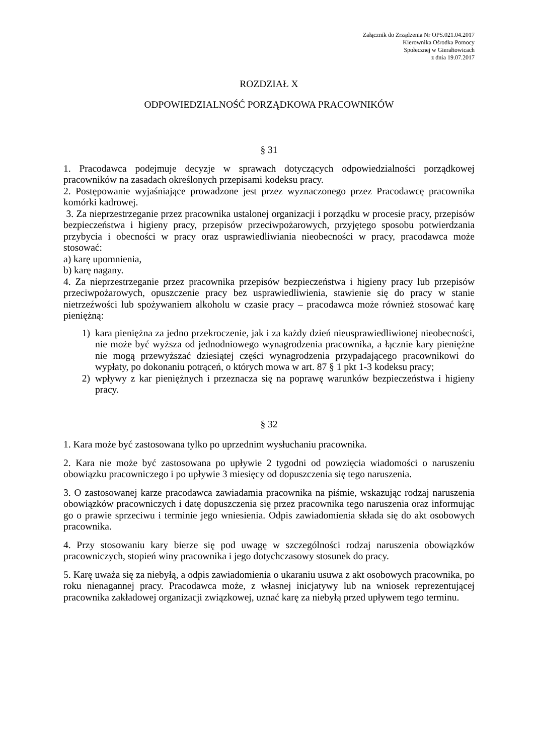Załącznik do Zrządzenia Nr OPS.021.04.2017
Kierownika Ośrodka Pomocy
Społecznej w Gierałtowicach
z dnia 19.07.2017
ROZDZIAŁ X
ODPOWIEDZIALNOŚĆ PORZĄDKOWA PRACOWNIKÓW
§ 31
1. Pracodawca podejmuje decyzje w sprawach dotyczących odpowiedzialności porządkowej pracowników na zasadach określonych przepisami kodeksu pracy.
2. Postępowanie wyjaśniające prowadzone jest przez wyznaczonego przez Pracodawcę pracownika komórki kadrowej.
3. Za nieprzestrzeganie przez pracownika ustalonej organizacji i porządku w procesie pracy, przepisów bezpieczeństwa i higieny pracy, przepisów przeciwpożarowych, przyjętego sposobu potwierdzania przybycia i obecności w pracy oraz usprawiedliwiania nieobecności w pracy, pracodawca może stosować:
a) karę upomnienia,
b) karę nagany.
4. Za nieprzestrzeganie przez pracownika przepisów bezpieczeństwa i higieny pracy lub przepisów przeciwpożarowych, opuszczenie pracy bez usprawiedliwienia, stawienie się do pracy w stanie nietrzeźwości lub spożywaniem alkoholu w czasie pracy – pracodawca może również stosować karę pieniężną:
1) kara pieniężna za jedno przekroczenie, jak i za każdy dzień nieusprawiedliwionej nieobecności, nie może być wyższa od jednodniowego wynagrodzenia pracownika, a łącznie kary pieniężne nie mogą przewyższać dziesiątej części wynagrodzenia przypadającego pracownikowi do wypłaty, po dokonaniu potrąceń, o których mowa w art. 87 § 1 pkt 1-3 kodeksu pracy;
2) wpływy z kar pieniężnych i przeznacza się na poprawę warunków bezpieczeństwa i higieny pracy.
§ 32
1. Kara może być zastosowana tylko po uprzednim wysłuchaniu pracownika.
2. Kara nie może być zastosowana po upływie 2 tygodni od powzięcia wiadomości o naruszeniu obowiązku pracowniczego i po upływie 3 miesięcy od dopuszczenia się tego naruszenia.
3. O zastosowanej karze pracodawca zawiadamia pracownika na piśmie, wskazując rodzaj naruszenia obowiązków pracowniczych i datę dopuszczenia się przez pracownika tego naruszenia oraz informując go o prawie sprzeciwu i terminie jego wniesienia. Odpis zawiadomienia składa się do akt osobowych pracownika.
4. Przy stosowaniu kary bierze się pod uwagę w szczególności rodzaj naruszenia obowiązków pracowniczych, stopień winy pracownika i jego dotychczasowy stosunek do pracy.
5. Karę uważa się za niebyłą, a odpis zawiadomienia o ukaraniu usuwa z akt osobowych pracownika, po roku nienagannej pracy. Pracodawca może, z własnej inicjatywy lub na wniosek reprezentującej pracownika zakładowej organizacji związkowej, uznać karę za niebyłą przed upływem tego terminu.